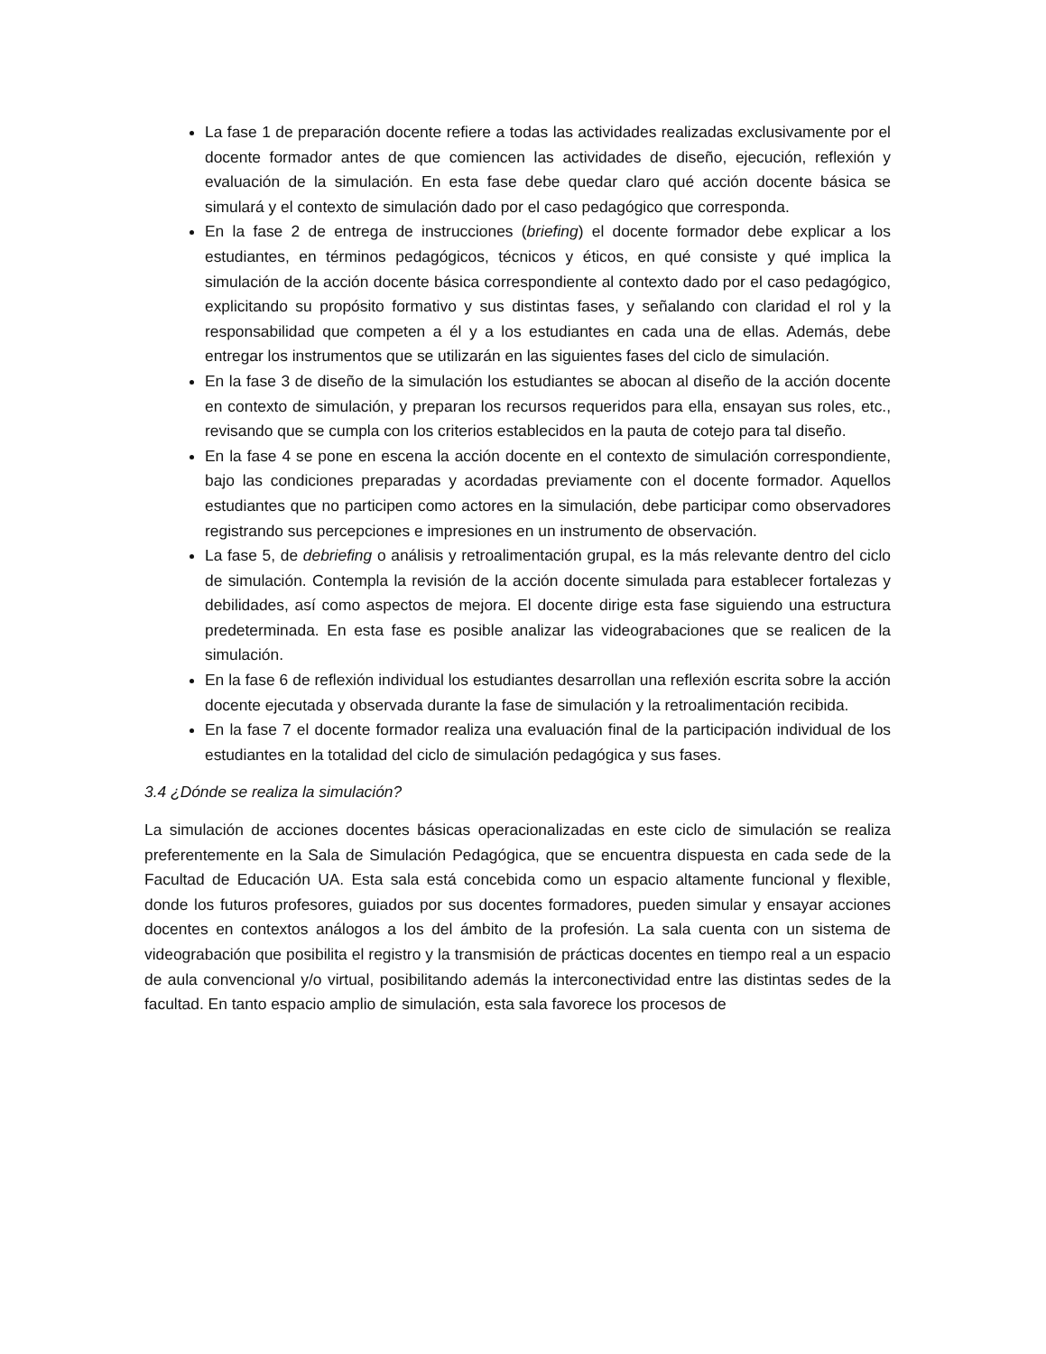La fase 1 de preparación docente refiere a todas las actividades realizadas exclusivamente por el docente formador antes de que comiencen las actividades de diseño, ejecución, reflexión y evaluación de la simulación. En esta fase debe quedar claro qué acción docente básica se simulará y el contexto de simulación dado por el caso pedagógico que corresponda.
En la fase 2 de entrega de instrucciones (briefing) el docente formador debe explicar a los estudiantes, en términos pedagógicos, técnicos y éticos, en qué consiste y qué implica la simulación de la acción docente básica correspondiente al contexto dado por el caso pedagógico, explicitando su propósito formativo y sus distintas fases, y señalando con claridad el rol y la responsabilidad que competen a él y a los estudiantes en cada una de ellas. Además, debe entregar los instrumentos que se utilizarán en las siguientes fases del ciclo de simulación.
En la fase 3 de diseño de la simulación los estudiantes se abocan al diseño de la acción docente en contexto de simulación, y preparan los recursos requeridos para ella, ensayan sus roles, etc., revisando que se cumpla con los criterios establecidos en la pauta de cotejo para tal diseño.
En la fase 4 se pone en escena la acción docente en el contexto de simulación correspondiente, bajo las condiciones preparadas y acordadas previamente con el docente formador. Aquellos estudiantes que no participen como actores en la simulación, debe participar como observadores registrando sus percepciones e impresiones en un instrumento de observación.
La fase 5, de debriefing o análisis y retroalimentación grupal, es la más relevante dentro del ciclo de simulación. Contempla la revisión de la acción docente simulada para establecer fortalezas y debilidades, así como aspectos de mejora. El docente dirige esta fase siguiendo una estructura predeterminada. En esta fase es posible analizar las videograbaciones que se realicen de la simulación.
En la fase 6 de reflexión individual los estudiantes desarrollan una reflexión escrita sobre la acción docente ejecutada y observada durante la fase de simulación y la retroalimentación recibida.
En la fase 7 el docente formador realiza una evaluación final de la participación individual de los estudiantes en la totalidad del ciclo de simulación pedagógica y sus fases.
3.4 ¿Dónde se realiza la simulación?
La simulación de acciones docentes básicas operacionalizadas en este ciclo de simulación se realiza preferentemente en la Sala de Simulación Pedagógica, que se encuentra dispuesta en cada sede de la Facultad de Educación UA. Esta sala está concebida como un espacio altamente funcional y flexible, donde los futuros profesores, guiados por sus docentes formadores, pueden simular y ensayar acciones docentes en contextos análogos a los del ámbito de la profesión. La sala cuenta con un sistema de videograbación que posibilita el registro y la transmisión de prácticas docentes en tiempo real a un espacio de aula convencional y/o virtual, posibilitando además la interconectividad entre las distintas sedes de la facultad. En tanto espacio amplio de simulación, esta sala favorece los procesos de